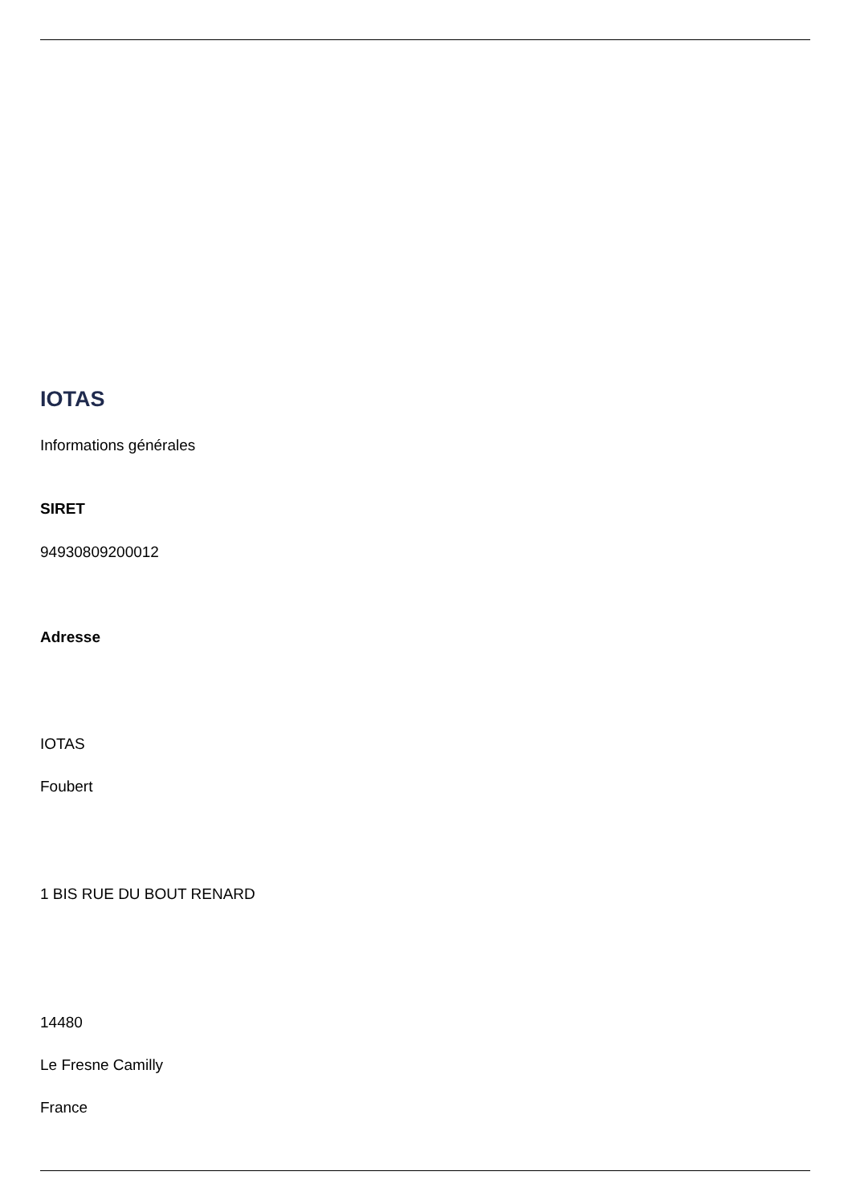IOTAS
Informations générales
SIRET
94930809200012
Adresse
IOTAS
Foubert
1 BIS RUE DU BOUT RENARD
14480
Le Fresne Camilly
France